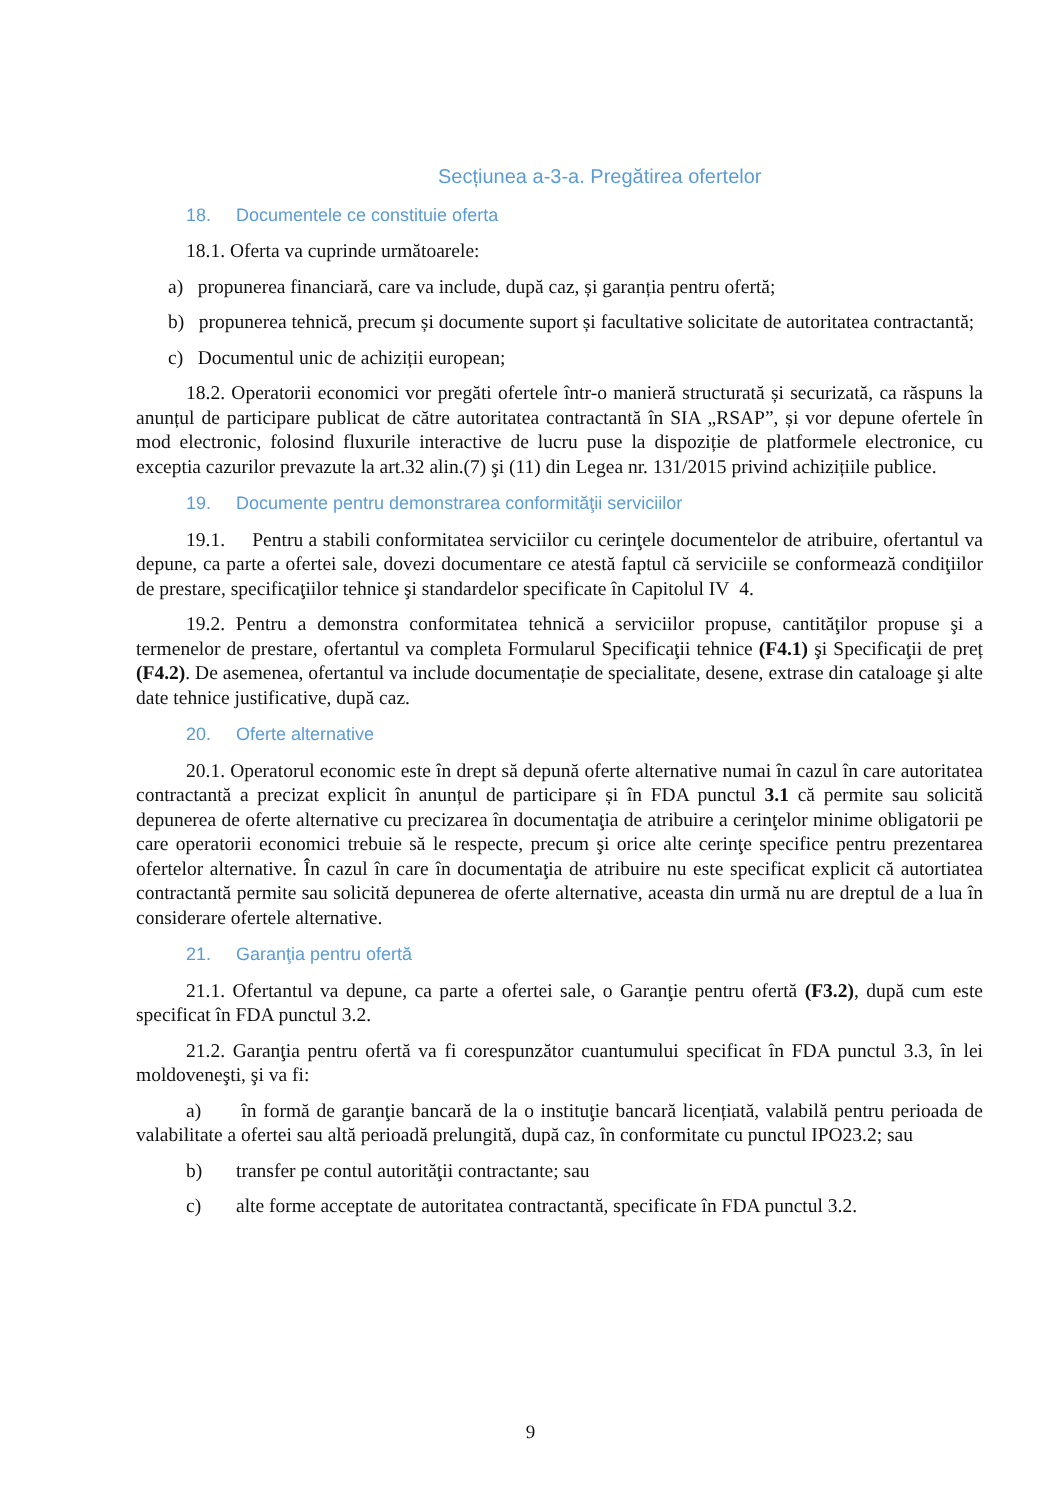Secțiunea a-3-a. Pregătirea ofertelor
18. Documentele ce constituie oferta
18.1. Oferta va cuprinde următoarele:
a) propunerea financiară, care va include, după caz, și garanția pentru ofertă;
b) propunerea tehnică, precum și documente suport și facultative solicitate de autoritatea contractantă;
c) Documentul unic de achiziții european;
18.2. Operatorii economici vor pregăti ofertele într-o manieră structurată și securizată, ca răspuns la anunțul de participare publicat de către autoritatea contractantă în SIA „RSAP”, și vor depune ofertele în mod electronic, folosind fluxurile interactive de lucru puse la dispoziție de platformele electronice, cu exceptia cazurilor prevazute la art.32 alin.(7) şi (11) din Legea nr. 131/2015 privind achizițiile publice.
19. Documente pentru demonstrarea conformităţii serviciilor
19.1. Pentru a stabili conformitatea serviciilor cu cerinţele documentelor de atribuire, ofertantul va depune, ca parte a ofertei sale, dovezi documentare ce atestă faptul că serviciile se conformează condiţiilor de prestare, specificaţiilor tehnice şi standardelor specificate în Capitolul IV 4.
19.2. Pentru a demonstra conformitatea tehnică a serviciilor propuse, cantităţilor propuse şi a termenelor de prestare, ofertantul va completa Formularul Specificaţii tehnice (F4.1) şi Specificaţii de preț (F4.2). De asemenea, ofertantul va include documentație de specialitate, desene, extrase din cataloage şi alte date tehnice justificative, după caz.
20. Oferte alternative
20.1. Operatorul economic este în drept să depună oferte alternative numai în cazul în care autoritatea contractantă a precizat explicit în anunțul de participare și în FDA punctul 3.1 că permite sau solicită depunerea de oferte alternative cu precizarea în documentaţia de atribuire a cerinţelor minime obligatorii pe care operatorii economici trebuie să le respecte, precum şi orice alte cerinţe specifice pentru prezentarea ofertelor alternative. În cazul în care în documentaţia de atribuire nu este specificat explicit că autortiatea contractantă permite sau solicită depunerea de oferte alternative, aceasta din urmă nu are dreptul de a lua în considerare ofertele alternative.
21. Garanţia pentru ofertă
21.1. Ofertantul va depune, ca parte a ofertei sale, o Garanţie pentru ofertă (F3.2), după cum este specificat în FDA punctul 3.2.
21.2. Garanţia pentru ofertă va fi corespunzător cuantumului specificat în FDA punctul 3.3, în lei moldoveneşti, şi va fi:
a) în formă de garanţie bancară de la o instituţie bancară licențiată, valabilă pentru perioada de valabilitate a ofertei sau altă perioadă prelungită, după caz, în conformitate cu punctul IPO23.2; sau
b) transfer pe contul autorităţii contractante; sau
c) alte forme acceptate de autoritatea contractantă, specificate în FDA punctul 3.2.
9